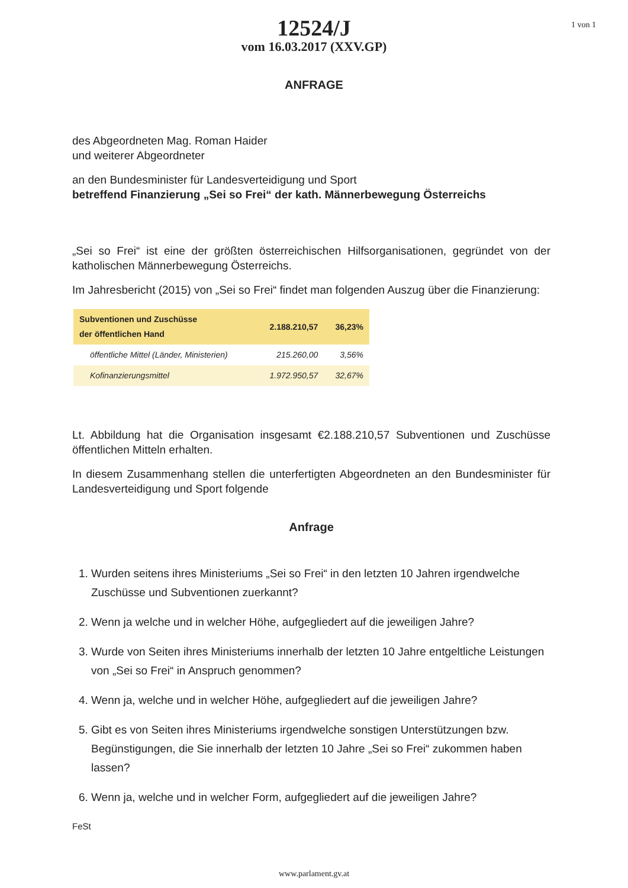1 von 1
12524/J
vom 16.03.2017 (XXV.GP)
ANFRAGE
des Abgeordneten Mag. Roman Haider
und weiterer Abgeordneter
an den Bundesminister für Landesverteidigung und Sport
betreffend Finanzierung „Sei so Frei“ der kath. Männerbewegung Österreichs
„Sei so Frei“ ist eine der größten österreichischen Hilfsorganisationen, gegründet von der katholischen Männerbewegung Österreichs.
Im Jahresbericht (2015) von „Sei so Frei“ findet man folgenden Auszug über die Finanzierung:
| Subventionen und Zuschüsse der öffentlichen Hand | 2.188.210,57 | 36,23% |
| öffentliche Mittel (Länder, Ministerien) | 215.260,00 | 3,56% |
| Kofinanzierungsmittel | 1.972.950,57 | 32,67% |
Lt. Abbildung hat die Organisation insgesamt €2.188.210,57 Subventionen und Zuschüsse öffentlichen Mitteln erhalten.
In diesem Zusammenhang stellen die unterfertigten Abgeordneten an den Bundesminister für Landesverteidigung und Sport folgende
Anfrage
1. Wurden seitens ihres Ministeriums „Sei so Frei“ in den letzten 10 Jahren irgendwelche Zuschüsse und Subventionen zuerkannt?
2. Wenn ja welche und in welcher Höhe, aufgegliedert auf die jeweiligen Jahre?
3. Wurde von Seiten ihres Ministeriums innerhalb der letzten 10 Jahre entgeltliche Leistungen von „Sei so Frei“ in Anspruch genommen?
4. Wenn ja, welche und in welcher Höhe, aufgegliedert auf die jeweiligen Jahre?
5. Gibt es von Seiten ihres Ministeriums irgendwelche sonstigen Unterstützungen bzw. Begünstigungen, die Sie innerhalb der letzten 10 Jahre „Sei so Frei“ zukommen haben lassen?
6. Wenn ja, welche und in welcher Form, aufgegliedert auf die jeweiligen Jahre?
FeSt
www.parlament.gv.at